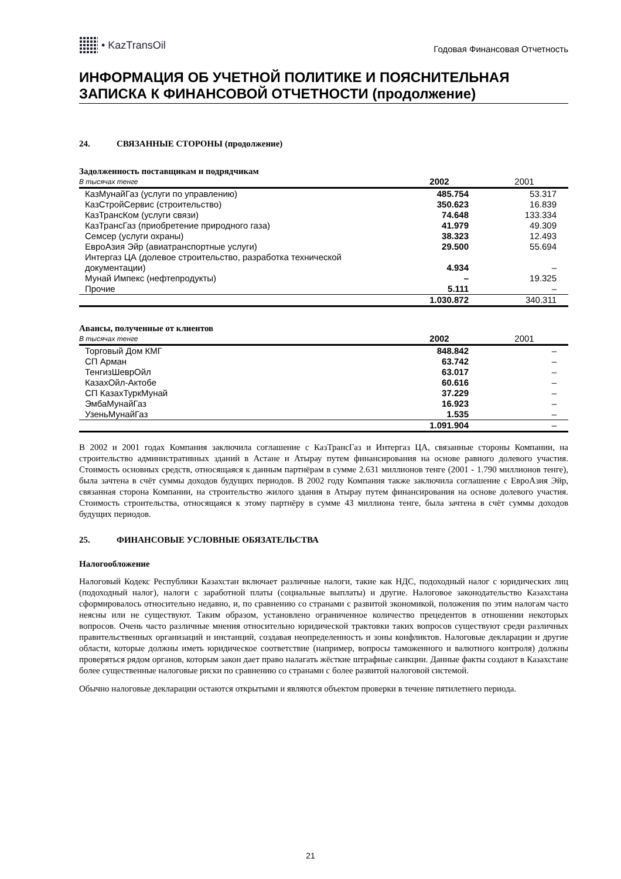• KazTransOil
Годовая Финансовая Отчетность
ИНФОРМАЦИЯ ОБ УЧЕТНОЙ ПОЛИТИКЕ И ПОЯСНИТЕЛЬНАЯ ЗАПИСКА К ФИНАНСОВОЙ ОТЧЕТНОСТИ (продолжение)
24. СВЯЗАННЫЕ СТОРОНЫ (продолжение)
Задолженность поставщикам и подрядчикам
| В тысячах тенге | 2002 | 2001 |
| КазМунайГаз (услуги по управлению) | 485.754 | 53.317 |
| КазСтройСервис (строительство) | 350.623 | 16.839 |
| КазТрансКом (услуги связи) | 74.648 | 133.334 |
| КазТрансГаз (приобретение природного газа) | 41.979 | 49.309 |
| Семсер (услуги охраны) | 38.323 | 12.493 |
| ЕвроАзия Эйр (авиатранспортные услуги) | 29.500 | 55.694 |
| Интергаз ЦА (долевое строительство, разработка технической документации) | 4.934 | – |
| Мунай Импекс (нефтепродукты) | – | 19.325 |
| Прочие | 5.111 | – |
| | 1.030.872 | 340.311 |
Авансы, полученные от клиентов
| В тысячах тенге | 2002 | 2001 |
| Торговый Дом КМГ | 848.842 | – |
| СП Арман | 63.742 | – |
| ТенгизШеврОйл | 63.017 | – |
| КазахОйл-Актобе | 60.616 | – |
| СП КазахТуркМунай | 37.229 | – |
| ЭмбаМунайГаз | 16.923 | – |
| УзеньМунайГаз | 1.535 | – |
| | 1.091.904 | – |
В 2002 и 2001 годах Компания заключила соглашение с КазТрансГаз и Интергаз ЦА, связанные стороны Компании, на строительство административных зданий в Астане и Атырау путем финансирования на основе равного долевого участия. Стоимость основных средств, относящаяся к данным партнёрам в сумме 2.631 миллионов тенге (2001 - 1.790 миллионов тенге), была зачтена в счёт суммы доходов будущих периодов. В 2002 году Компания также заключила соглашение с ЕвроАзия Эйр, связанная сторона Компании, на строительство жилого здания в Атырау путем финансирования на основе долевого участия. Стоимость строительства, относящаяся к этому партнёру в сумме 43 миллиона тенге, была зачтена в счёт суммы доходов будущих периодов.
25. ФИНАНСОВЫЕ УСЛОВНЫЕ ОБЯЗАТЕЛЬСТВА
Налогообложение
Налоговый Кодекс Республики Казахстан включает различные налоги, такие как НДС, подоходный налог с юридических лиц (подоходный налог), налоги с заработной платы (социальные выплаты) и другие. Налоговое законодательство Казахстана сформировалось относительно недавно, и, по сравнению со странами с развитой экономикой, положения по этим налогам часто неясны или не существуют. Таким образом, установлено ограниченное количество прецедентов в отношении некоторых вопросов. Очень часто различные мнения относительно юридической трактовки таких вопросов существуют среди различных правительственных организаций и инстанций, создавая неопределенность и зоны конфликтов. Налоговые декларации и другие области, которые должны иметь юридическое соответствие (например, вопросы таможенного и валютного контроля) должны проверяться рядом органов, которым закон дает право налагать жёсткие штрафные санкции. Данные факты создают в Казахстане более существенные налоговые риски по сравнению со странами с более развитой налоговой системой.
Обычно налоговые декларации остаются открытыми и являются объектом проверки в течение пятилетнего периода.
21